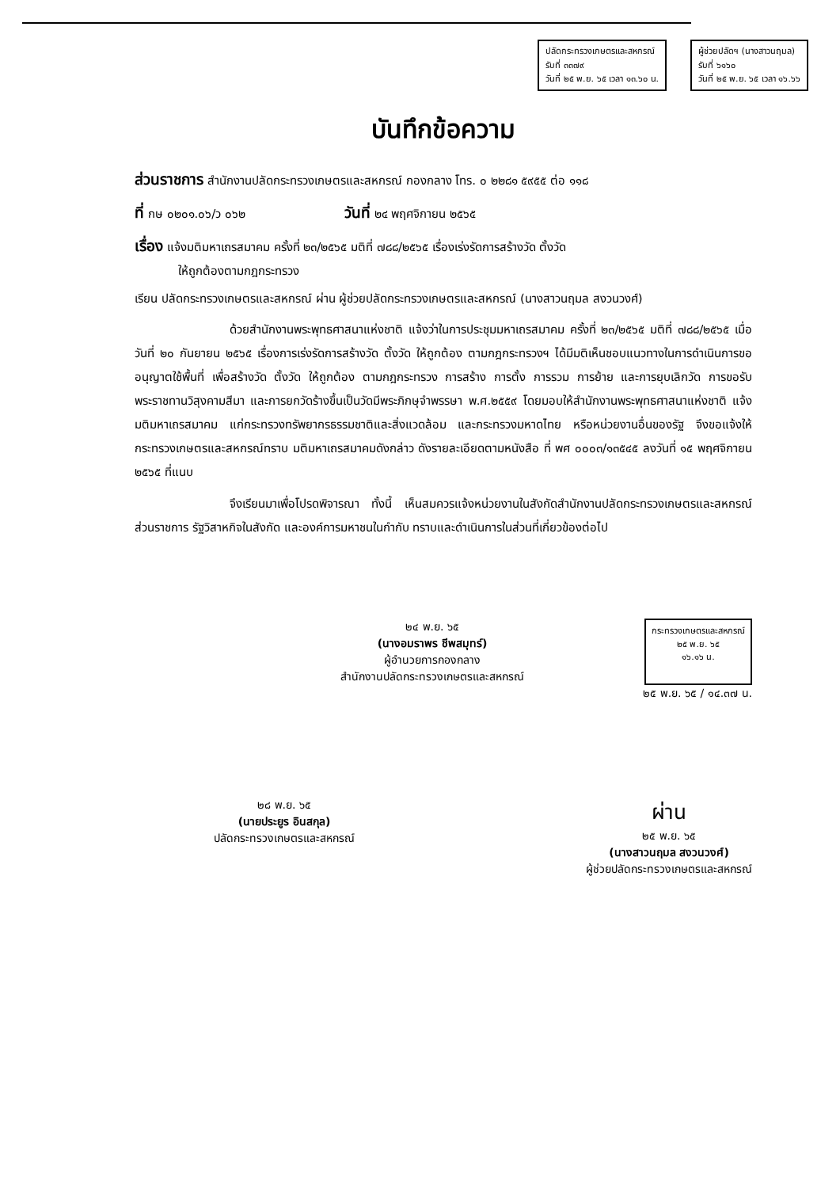ปลัดกระทรวงเกษตรและสหกรณ์
รับที่ ๓๓๗๙
วันที่ ๒๕ พ.ย. ๖๕ เวลา ๑๓.๖๐ น.
ผู้ช่วยปลัดฯ (นางสาวนฤมล)
รับที่ ๖๑๖๐
วันที่ ๒๕ พ.ย. ๖๕ เวลา ๑๖.๖๖
บันทึกข้อความ
ส่วนราชการ สำนักงานปลัดกระทรวงเกษตรและสหกรณ์ กองกลาง โทร. ๐ ๒๒๘๑ ๕๙๕๕ ต่อ ๑๑๘
ที่ กษ ๐๒๐๑.๐๖/ว ๐๖๒ วันที่ ๒๔ พฤศจิกายน ๒๕๖๕
เรื่อง แจ้งมติมหาเถรสมาคม ครั้งที่ ๒๓/๒๕๖๕ มติที่ ๗๘๘/๒๕๖๕ เรื่องเร่งรัดการสร้างวัด ตั้งวัด
ให้ถูกต้องตามกฎกระทรวง
เรียน ปลัดกระทรวงเกษตรและสหกรณ์ ผ่าน ผู้ช่วยปลัดกระทรวงเกษตรและสหกรณ์ (นางสาวนฤมล สงวนวงศ์)
ด้วยสำนักงานพระพุทธศาสนาแห่งชาติ แจ้งว่าในการประชุมมหาเถรสมาคม ครั้งที่ ๒๓/๒๕๖๕ มติที่ ๗๘๘/๒๕๖๕ เมื่อวันที่ ๒๐ กันยายน ๒๕๖๕ เรื่องการเร่งรัดการสร้างวัด ตั้งวัด ให้ถูกต้อง ตามกฎกระทรวงฯ ได้มีมติเห็นชอบแนวทางในการดำเนินการขออนุญาตใช้พื้นที่ เพื่อสร้างวัด ตั้งวัด ให้ถูกต้อง ตามกฎกระทรวง การสร้าง การตั้ง การรวม การย้าย และการยุบเลิกวัด การขอรับพระราชทานวิสุงคามสีมา และการยกวัดร้างขึ้นเป็นวัดมีพระภิกษุจำพรรษา พ.ศ.๒๕๕๙ โดยมอบให้สำนักงานพระพุทธศาสนาแห่งชาติ แจ้งมติมหาเถรสมาคม แก่กระทรวงทรัพยากรธรรมชาติและสิ่งแวดล้อม และกระทรวงมหาดไทย หรือหน่วยงานอื่นของรัฐ จึงขอแจ้งให้กระทรวงเกษตรและสหกรณ์ทราบ มติมหาเถรสมาคมดังกล่าว ดังรายละเอียดตามหนังสือ ที่ พศ ๐๐๐๓/๑๓๕๔๕ ลงวันที่ ๑๕ พฤศจิกายน ๒๕๖๕ ที่แนบ
จึงเรียนมาเพื่อโปรดพิจารณา ทั้งนี้ เห็นสมควรแจ้งหน่วยงานในสังกัดสำนักงานปลัดกระทรวงเกษตรและสหกรณ์ ส่วนราชการ รัฐวิสาหกิจในสังกัด และองค์การมหาชนในกำกับ ทราบและดำเนินการในส่วนที่เกี่ยวข้องต่อไป
๒๔ พ.ย. ๖๕
(นางอมราพร ชีพสมุทร์)
ผู้อำนวยการกองกลาง
สำนักงานปลัดกระทรวงเกษตรและสหกรณ์
กระทรวงเกษตรและสหกรณ์
๒๕ พ.ย. ๖๕
๑๖.๑๖ น.
๒๕ พ.ย. ๖๕ / ๑๔.๓๗ น.
๒๘ พ.ย. ๖๕
(นายประยูร อินสกุล)
ปลัดกระทรวงเกษตรและสหกรณ์
ผ่าน
๒๕ พ.ย. ๖๕
(นางสาวนฤมล สงวนวงศ์)
ผู้ช่วยปลัดกระทรวงเกษตรและสหกรณ์